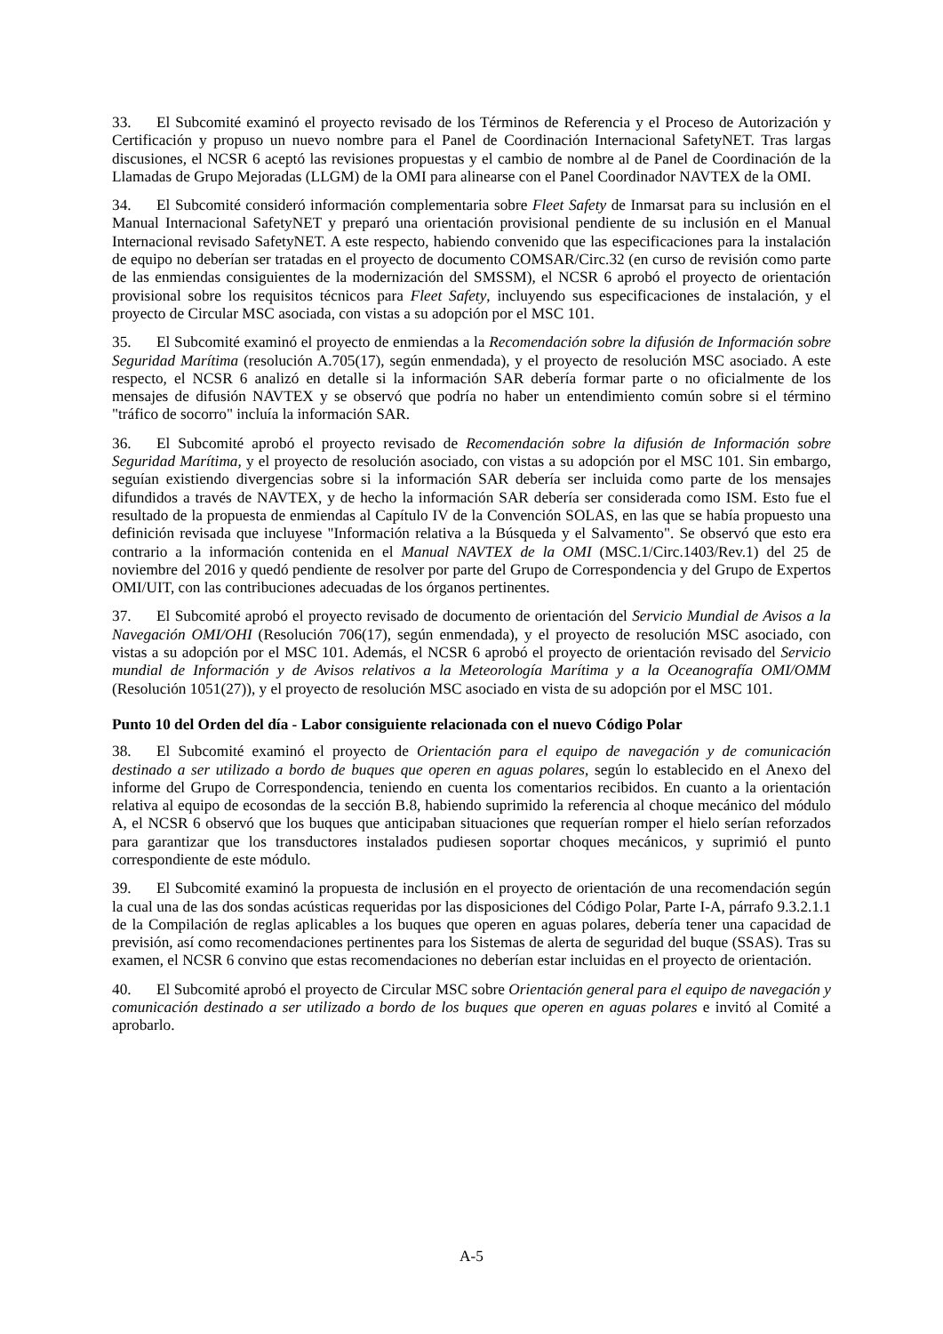33. El Subcomité examinó el proyecto revisado de los Términos de Referencia y el Proceso de Autorización y Certificación y propuso un nuevo nombre para el Panel de Coordinación Internacional SafetyNET. Tras largas discusiones, el NCSR 6 aceptó las revisiones propuestas y el cambio de nombre al de Panel de Coordinación de la Llamadas de Grupo Mejoradas (LLGM) de la OMI para alinearse con el Panel Coordinador NAVTEX de la OMI.
34. El Subcomité consideró información complementaria sobre Fleet Safety de Inmarsat para su inclusión en el Manual Internacional SafetyNET y preparó una orientación provisional pendiente de su inclusión en el Manual Internacional revisado SafetyNET. A este respecto, habiendo convenido que las especificaciones para la instalación de equipo no deberían ser tratadas en el proyecto de documento COMSAR/Circ.32 (en curso de revisión como parte de las enmiendas consiguientes de la modernización del SMSSM), el NCSR 6 aprobó el proyecto de orientación provisional sobre los requisitos técnicos para Fleet Safety, incluyendo sus especificaciones de instalación, y el proyecto de Circular MSC asociada, con vistas a su adopción por el MSC 101.
35. El Subcomité examinó el proyecto de enmiendas a la Recomendación sobre la difusión de Información sobre Seguridad Marítima (resolución A.705(17), según enmendada), y el proyecto de resolución MSC asociado. A este respecto, el NCSR 6 analizó en detalle si la información SAR debería formar parte o no oficialmente de los mensajes de difusión NAVTEX y se observó que podría no haber un entendimiento común sobre si el término "tráfico de socorro" incluía la información SAR.
36. El Subcomité aprobó el proyecto revisado de Recomendación sobre la difusión de Información sobre Seguridad Marítima, y el proyecto de resolución asociado, con vistas a su adopción por el MSC 101. Sin embargo, seguían existiendo divergencias sobre si la información SAR debería ser incluida como parte de los mensajes difundidos a través de NAVTEX, y de hecho la información SAR debería ser considerada como ISM. Esto fue el resultado de la propuesta de enmiendas al Capítulo IV de la Convención SOLAS, en las que se había propuesto una definición revisada que incluyese "Información relativa a la Búsqueda y el Salvamento". Se observó que esto era contrario a la información contenida en el Manual NAVTEX de la OMI (MSC.1/Circ.1403/Rev.1) del 25 de noviembre del 2016 y quedó pendiente de resolver por parte del Grupo de Correspondencia y del Grupo de Expertos OMI/UIT, con las contribuciones adecuadas de los órganos pertinentes.
37. El Subcomité aprobó el proyecto revisado de documento de orientación del Servicio Mundial de Avisos a la Navegación OMI/OHI (Resolución 706(17), según enmendada), y el proyecto de resolución MSC asociado, con vistas a su adopción por el MSC 101. Además, el NCSR 6 aprobó el proyecto de orientación revisado del Servicio mundial de Información y de Avisos relativos a la Meteorología Marítima y a la Oceanografía OMI/OMM (Resolución 1051(27)), y el proyecto de resolución MSC asociado en vista de su adopción por el MSC 101.
Punto 10 del Orden del día - Labor consiguiente relacionada con el nuevo Código Polar
38. El Subcomité examinó el proyecto de Orientación para el equipo de navegación y de comunicación destinado a ser utilizado a bordo de buques que operen en aguas polares, según lo establecido en el Anexo del informe del Grupo de Correspondencia, teniendo en cuenta los comentarios recibidos. En cuanto a la orientación relativa al equipo de ecosondas de la sección B.8, habiendo suprimido la referencia al choque mecánico del módulo A, el NCSR 6 observó que los buques que anticipaban situaciones que requerían romper el hielo serían reforzados para garantizar que los transductores instalados pudiesen soportar choques mecánicos, y suprimió el punto correspondiente de este módulo.
39. El Subcomité examinó la propuesta de inclusión en el proyecto de orientación de una recomendación según la cual una de las dos sondas acústicas requeridas por las disposiciones del Código Polar, Parte I-A, párrafo 9.3.2.1.1 de la Compilación de reglas aplicables a los buques que operen en aguas polares, debería tener una capacidad de previsión, así como recomendaciones pertinentes para los Sistemas de alerta de seguridad del buque (SSAS). Tras su examen, el NCSR 6 convino que estas recomendaciones no deberían estar incluidas en el proyecto de orientación.
40. El Subcomité aprobó el proyecto de Circular MSC sobre Orientación general para el equipo de navegación y comunicación destinado a ser utilizado a bordo de los buques que operen en aguas polares e invitó al Comité a aprobarlo.
A-5